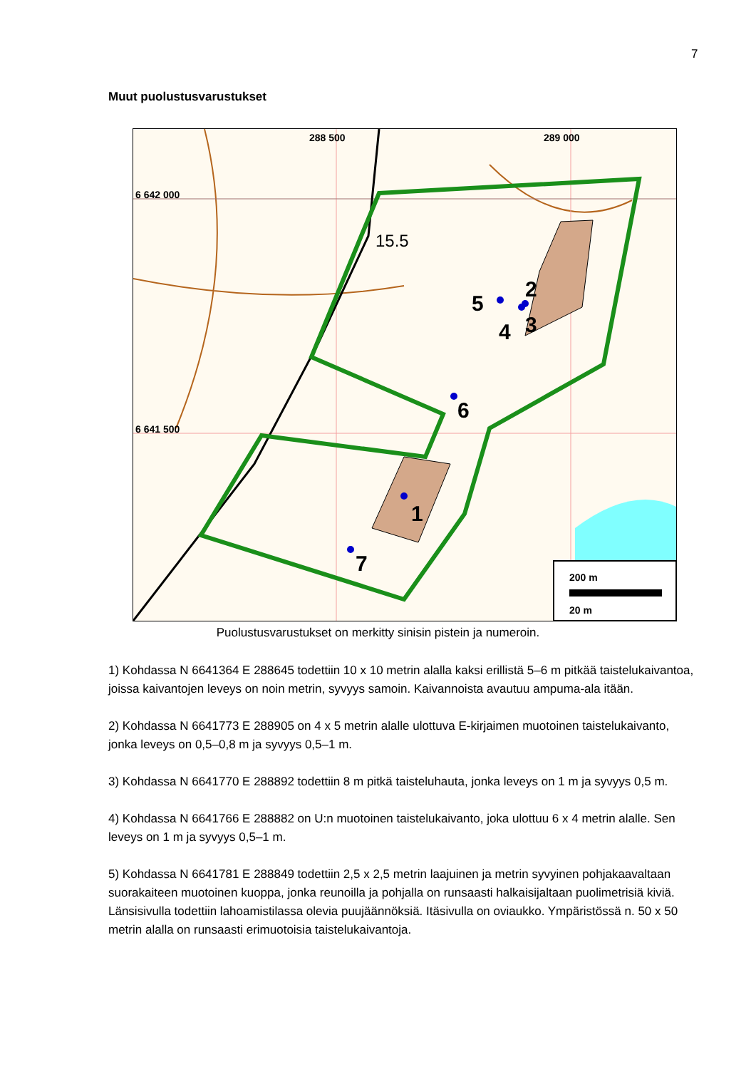7
Muut puolustusvarustukset
288 500
289 000
6 642 000
6 641 500
15.5
1
2
3
4
5
6
7
200 m
20 m
Puolustusvarustukset on merkitty sinisin pistein ja numeroin.
1) Kohdassa N 6641364 E 288645 todettiin 10 x 10 metrin alalla kaksi erillistä 5–6 m pitkää taistelukaivantoa, joissa kaivantojen leveys on noin metrin, syvyys samoin. Kaivannoista avautuu ampuma-ala itään.
2) Kohdassa N 6641773 E 288905 on 4 x 5 metrin alalle ulottuva E-kirjaimen muotoinen taistelukaivanto, jonka leveys on 0,5–0,8 m ja syvyys 0,5–1 m.
3) Kohdassa N 6641770 E 288892 todettiin 8 m pitkä taisteluhauta, jonka leveys on 1 m ja syvyys 0,5 m.
4) Kohdassa N 6641766 E 288882 on U:n muotoinen taistelukaivanto, joka ulottuu 6 x 4 metrin alalle. Sen leveys on 1 m ja syvyys 0,5–1 m.
5) Kohdassa N 6641781 E 288849 todettiin 2,5 x 2,5 metrin laajuinen ja metrin syvyinen pohjakaavaltaan suorakaiteen muotoinen kuoppa, jonka reunoilla ja pohjalla on runsaasti halkaisijaltaan puolimetrisiä kiviä. Länsisivulla todettiin lahoamistilassa olevia puujäännöksiä. Itäsivulla on oviaukko. Ympäristössä n. 50 x 50 metrin alalla on runsaasti erimuotoisia taistelukaivantoja.